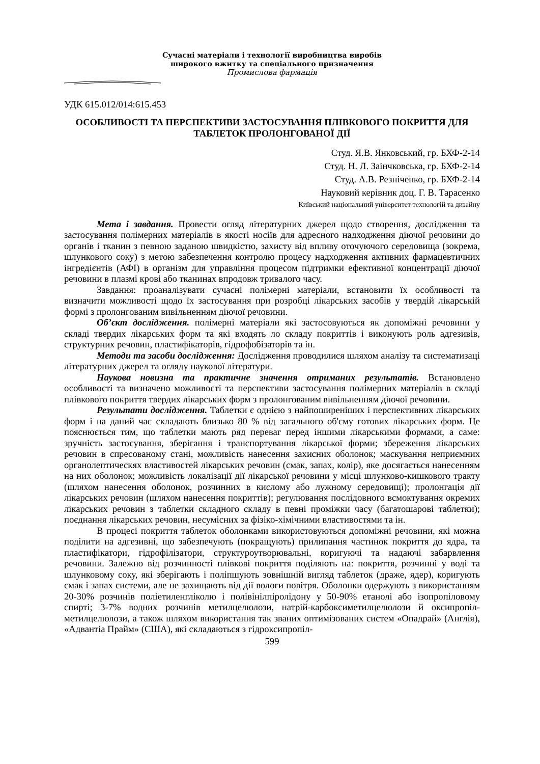Сучасні матеріали і технології виробництва виробів
широкого вжитку та спеціального призначення
Промислова фармація
УДК 615.012/014:615.453
ОСОБЛИВОСТІ ТА ПЕРСПЕКТИВИ ЗАСТОСУВАННЯ ПЛІВКОВОГО ПОКРИТТЯ ДЛЯ ТАБЛЕТОК ПРОЛОНГОВАНОЇ ДІЇ
Студ. Я.В. Янковський, гр. БХФ-2-14
Студ. Н. Л. Заінчковська, гр. БХФ-2-14
Студ. А.В. Резніченко, гр. БХФ-2-14
Науковий керівник доц. Г. В. Тарасенко
Київський національний університет технологій та дизайну
Мета і завдання. Провести огляд літературних джерел щодо створення, дослідження та застосування полімерних матеріалів в якості носіїв для адресного надходження діючої речовини до органів і тканин з певною заданою швидкістю, захисту від впливу оточуючого середовища (зокрема, шлункового соку) з метою забезпечення контролю процесу надходження активних фармацевтичних інгредієнтів (АФІ) в організм для управління процесом підтримки ефективної концентрації діючої речовини в плазмі крові або тканинах впродовж тривалого часу.
Завдання: проаналізувати сучасні полімерні матеріали, встановити їх особливості та визначити можливості щодо їх застосування при розробці лікарських засобів у твердій лікарській формі з пролонгованим вивільненням діючої речовини.
Об’єкт дослідження. полімерні матеріали які застосовуються як допоміжні речовини у складі твердих лікарських форм та які входять ло складу покриттів і виконують роль адгезивів, структурних речовин, пластифікаторів, гідрофобізаторів та ін.
Методи та засоби дослідження: Дослідження проводилися шляхом аналізу та систематизаці літературних джерел та огляду наукової літератури.
Наукова новизна та практичне значення отриманих результатів. Встановлено особливості та визначено можливості та перспективи застосування полімерних матеріалів в складі плівкового покриття твердих лікарських форм з пролонгованим вивільненням діючої речовини.
Результати дослідження. Таблетки є однією з найпоширеніших і перспективних лікарських форм і на даний час складають близько 80 % від загального об'єму готових лікарських форм. Це пояснюється тим, що таблетки мають ряд переваг перед іншими лікарськими формами, а саме: зручність застосування, зберігання і транспортування лікарської форми; збереження лікарських речовин в спресованому стані, можливість нанесення захисних оболонок; маскування неприємних органолептическях властивостей лікарських речовин (смак, запах, колір), яке досягається нанесенням на них оболонок; можливість локалізації дії лікарської речовини у місці шлунково-кишкового тракту (шляхом нанесення оболонок, розчинних в кислому або лужному середовищі); пролонгація дії лікарських речовин (шляхом нанесення покриттів); регулювання послідовного всмоктування окремих лікарських речовин з таблетки складного складу в певні проміжки часу (багатошарові таблетки); поєднання лікарських речовин, несумісних за фізіко-хімічними властивостями та ін.
В процесі покриття таблеток оболонками використовуються допоміжні речовини, які можна поділити на адгезивні, що забезпечують (покращують) прилипання частинок покриття до ядра, та пластифікатори, гідрофілізатори, структуроутворювальні, коригуючі та надаючі забарвлення речовини. Залежно від розчинності плівкові покриття поділяють на: покриття, розчинні у воді та шлунковому соку, які зберігають і поліпшують зовнішній вигляд таблеток (драже, ядер), коригують смак і запах системи, але не захищають від дії вологи повітря. Оболонки одержують з використанням 20-30% розчинів поліетиленгліколю і полівінілпіролідону у 50-90% етанолі або ізопропіловому спирті; 3-7% водних розчинів метилцелюлози, натрій-карбоксиметилцелюлози й оксипропіл-метилцелюлози, а також шляхом використання так званих оптимізованих систем «Опадрай» (Англія), «Адвантіа Прайм» (США), які складаються з гідроксипропіл-
599